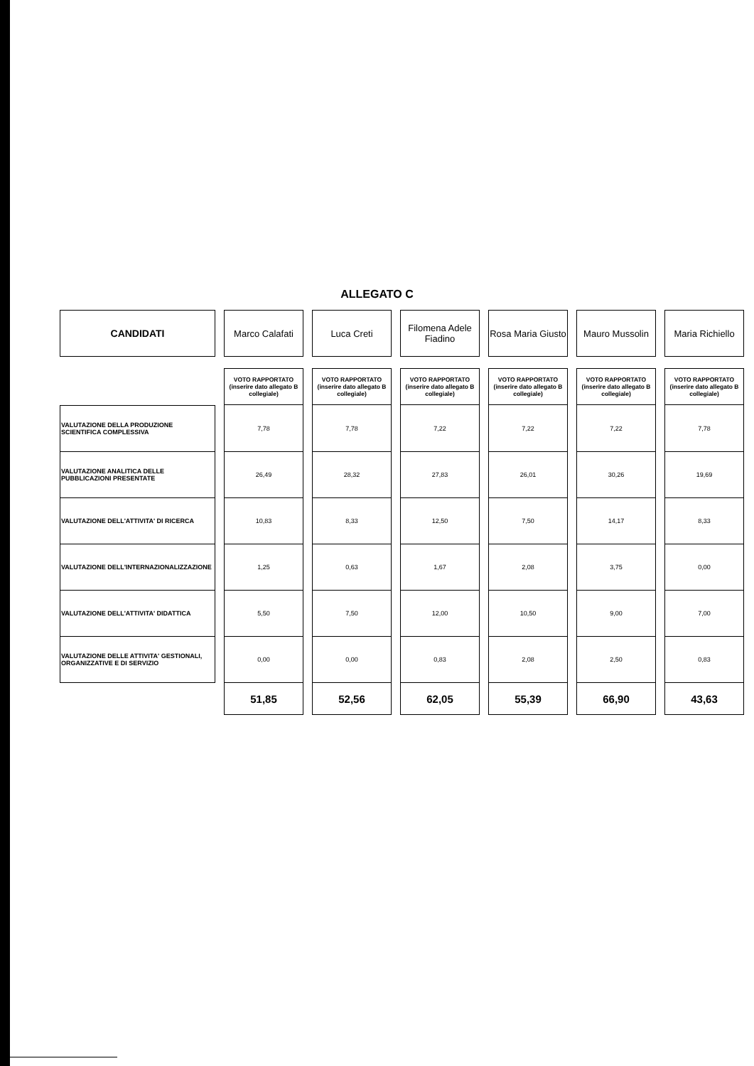ALLEGATO C
| CANDIDATI | Marco Calafati | Luca Creti | Filomena Adele Fiadino | Rosa Maria Giusto | Mauro Mussolin | Maria Richiello |
| --- | --- | --- | --- | --- | --- | --- |
| | VOTO RAPPORTATO (inserire dato allegato B collegiale) | VOTO RAPPORTATO (inserire dato allegato B collegiale) | VOTO RAPPORTATO (inserire dato allegato B collegiale) | VOTO RAPPORTATO (inserire dato allegato B collegiale) | VOTO RAPPORTATO (inserire dato allegato B collegiale) | VOTO RAPPORTATO (inserire dato allegato B collegiale) |
| VALUTAZIONE DELLA PRODUZIONE SCIENTIFICA COMPLESSIVA | 7,78 | 7,78 | 7,22 | 7,22 | 7,22 | 7,78 |
| VALUTAZIONE ANALITICA DELLE PUBBLICAZIONI PRESENTATE | 26,49 | 28,32 | 27,83 | 26,01 | 30,26 | 19,69 |
| VALUTAZIONE DELL'ATTIVITA' DI RICERCA | 10,83 | 8,33 | 12,50 | 7,50 | 14,17 | 8,33 |
| VALUTAZIONE DELL'INTERNAZIONALIZZAZIONE | 1,25 | 0,63 | 1,67 | 2,08 | 3,75 | 0,00 |
| VALUTAZIONE DELL'ATTIVITA' DIDATTICA | 5,50 | 7,50 | 12,00 | 10,50 | 9,00 | 7,00 |
| VALUTAZIONE DELLE ATTIVITA' GESTIONALI, ORGANIZZATIVE E DI SERVIZIO | 0,00 | 0,00 | 0,83 | 2,08 | 2,50 | 0,83 |
| | 51,85 | 52,56 | 62,05 | 55,39 | 66,90 | 43,63 |